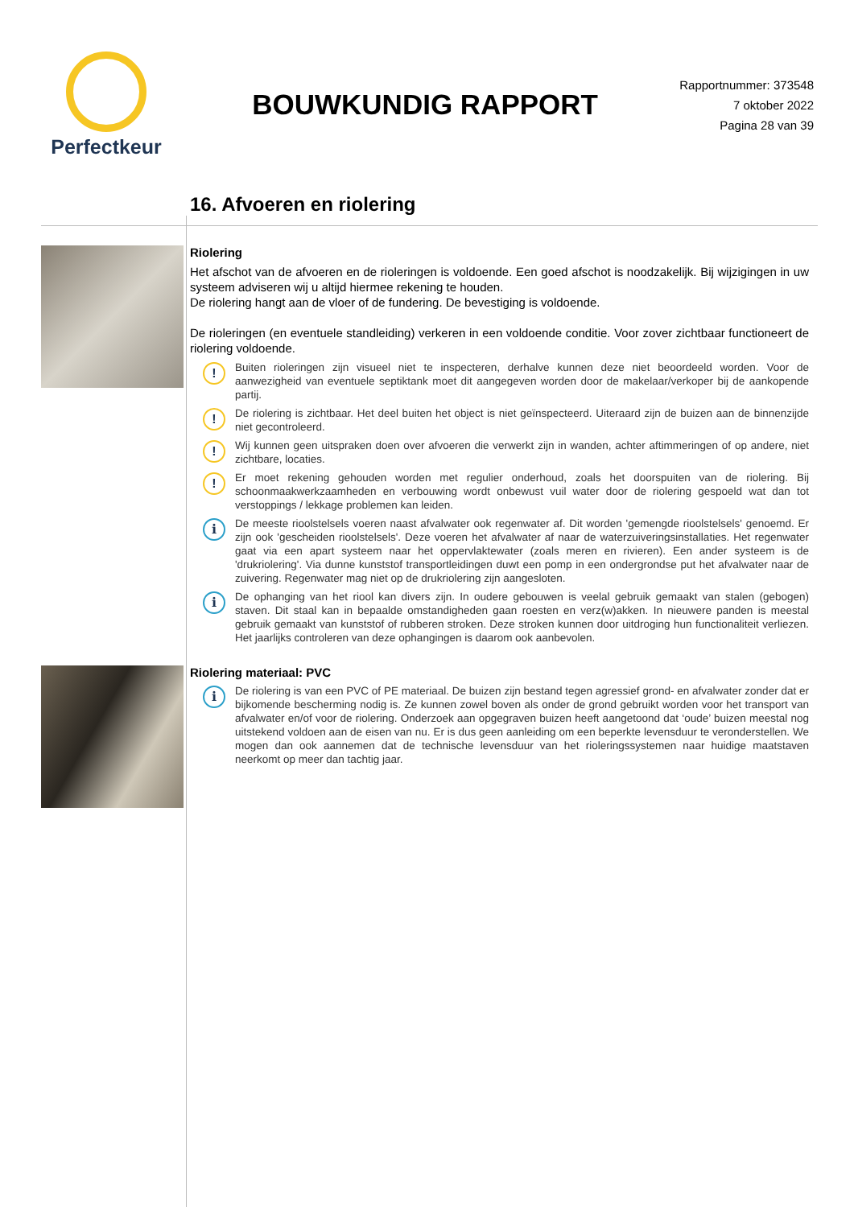Perfectkeur
BOUWKUNDIG RAPPORT
Rapportnummer: 373548
7 oktober 2022
Pagina 28 van 39
16. Afvoeren en riolering
Riolering
Het afschot van de afvoeren en de rioleringen is voldoende. Een goed afschot is noodzakelijk. Bij wijzigingen in uw systeem adviseren wij u altijd hiermee rekening te houden.
De riolering hangt aan de vloer of de fundering. De bevestiging is voldoende.
De rioleringen (en eventuele standleiding) verkeren in een voldoende conditie. Voor zover zichtbaar functioneert de riolering voldoende.
!
Buiten rioleringen zijn visueel niet te inspecteren, derhalve kunnen deze niet beoordeeld worden. Voor de aanwezigheid van eventuele septiktank moet dit aangegeven worden door de makelaar/verkoper bij de aankopende partij.
!
De riolering is zichtbaar. Het deel buiten het object is niet geïnspecteerd. Uiteraard zijn de buizen aan de binnenzijde niet gecontroleerd.
!
Wij kunnen geen uitspraken doen over afvoeren die verwerkt zijn in wanden, achter aftimmeringen of op andere, niet zichtbare, locaties.
!
Er moet rekening gehouden worden met regulier onderhoud, zoals het doorspuiten van de riolering. Bij schoonmaakwerkzaamheden en verbouwing wordt onbewust vuil water door de riolering gespoeld wat dan tot verstoppings / lekkage problemen kan leiden.
i
De meeste rioolstelsels voeren naast afvalwater ook regenwater af. Dit worden 'gemengde rioolstelsels' genoemd. Er zijn ook 'gescheiden rioolstelsels'. Deze voeren het afvalwater af naar de waterzuiveringsinstallaties. Het regenwater gaat via een apart systeem naar het oppervlaktewater (zoals meren en rivieren). Een ander systeem is de 'drukriolering'. Via dunne kunststof transportleidingen duwt een pomp in een ondergrondse put het afvalwater naar de zuivering. Regenwater mag niet op de drukriolering zijn aangesloten.
i
De ophanging van het riool kan divers zijn. In oudere gebouwen is veelal gebruik gemaakt van stalen (gebogen) staven. Dit staal kan in bepaalde omstandigheden gaan roesten en verz(w)akken. In nieuwere panden is meestal gebruik gemaakt van kunststof of rubberen stroken. Deze stroken kunnen door uitdroging hun functionaliteit verliezen. Het jaarlijks controleren van deze ophangingen is daarom ook aanbevolen.
Riolering materiaal: PVC
i
De riolering is van een PVC of PE materiaal. De buizen zijn bestand tegen agressief grond- en afvalwater zonder dat er bijkomende bescherming nodig is. Ze kunnen zowel boven als onder de grond gebruikt worden voor het transport van afvalwater en/of voor de riolering. Onderzoek aan opgegraven buizen heeft aangetoond dat ‘oude’ buizen meestal nog uitstekend voldoen aan de eisen van nu. Er is dus geen aanleiding om een beperkte levensduur te veronderstellen. We mogen dan ook aannemen dat de technische levensduur van het rioleringssystemen naar huidige maatstaven neerkomt op meer dan tachtig jaar.